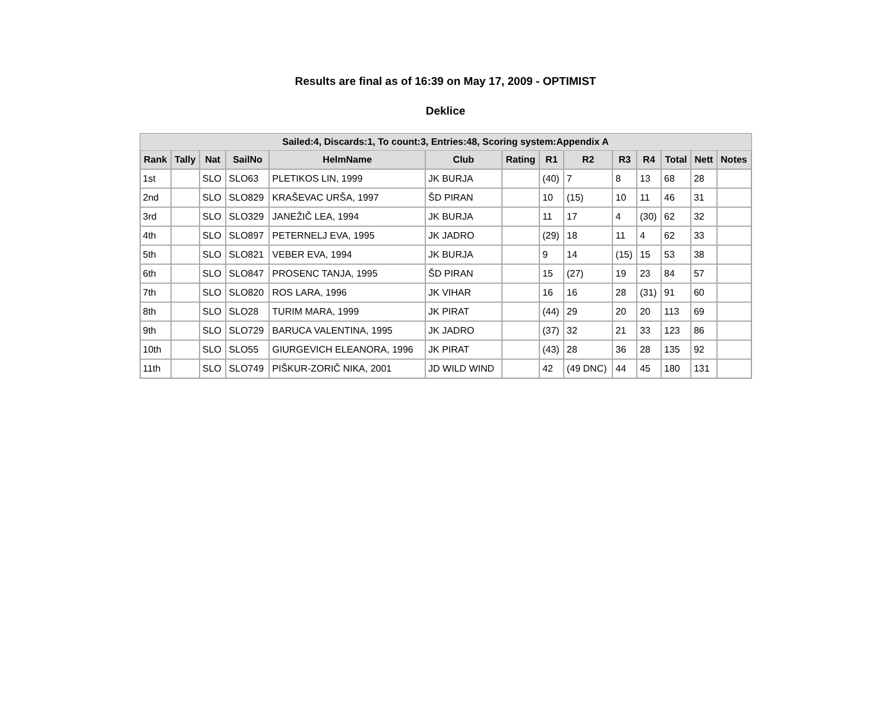Results are final as of 16:39 on May 17, 2009 - OPTIMIST
Deklice
| Sailed:4, Discards:1, To count:3, Entries:48, Scoring system:Appendix A | | | | | | | | | | | | | |
| Rank | Tally | Nat | SailNo | HelmName | Club | Rating | R1 | R2 | R3 | R4 | Total | Nett | Notes |
| 1st | | SLO | SLO63 | PLETIKOS LIN, 1999 | JK BURJA | | (40) | 7 | 8 | 13 | 68 | 28 | |
| 2nd | | SLO | SLO829 | KRAŠEVAC URŠA, 1997 | ŠD PIRAN | | 10 | (15) | 10 | 11 | 46 | 31 | |
| 3rd | | SLO | SLO329 | JANEŽIČ LEA, 1994 | JK BURJA | | 11 | 17 | 4 | (30) | 62 | 32 | |
| 4th | | SLO | SLO897 | PETERNELJ EVA, 1995 | JK JADRO | | (29) | 18 | 11 | 4 | 62 | 33 | |
| 5th | | SLO | SLO821 | VEBER EVA, 1994 | JK BURJA | | 9 | 14 | (15) | 15 | 53 | 38 | |
| 6th | | SLO | SLO847 | PROSENC TANJA, 1995 | ŠD PIRAN | | 15 | (27) | 19 | 23 | 84 | 57 | |
| 7th | | SLO | SLO820 | ROS LARA, 1996 | JK VIHAR | | 16 | 16 | 28 | (31) | 91 | 60 | |
| 8th | | SLO | SLO28 | TURIM MARA, 1999 | JK PIRAT | | (44) | 29 | 20 | 20 | 113 | 69 | |
| 9th | | SLO | SLO729 | BARUCA VALENTINA, 1995 | JK JADRO | | (37) | 32 | 21 | 33 | 123 | 86 | |
| 10th | | SLO | SLO55 | GIURGEVICH ELEANORA, 1996 | JK PIRAT | | (43) | 28 | 36 | 28 | 135 | 92 | |
| 11th | | SLO | SLO749 | PIŠKUR-ZORIČ NIKA, 2001 | JD WILD WIND | | 42 | (49 DNC) | 44 | 45 | 180 | 131 | |